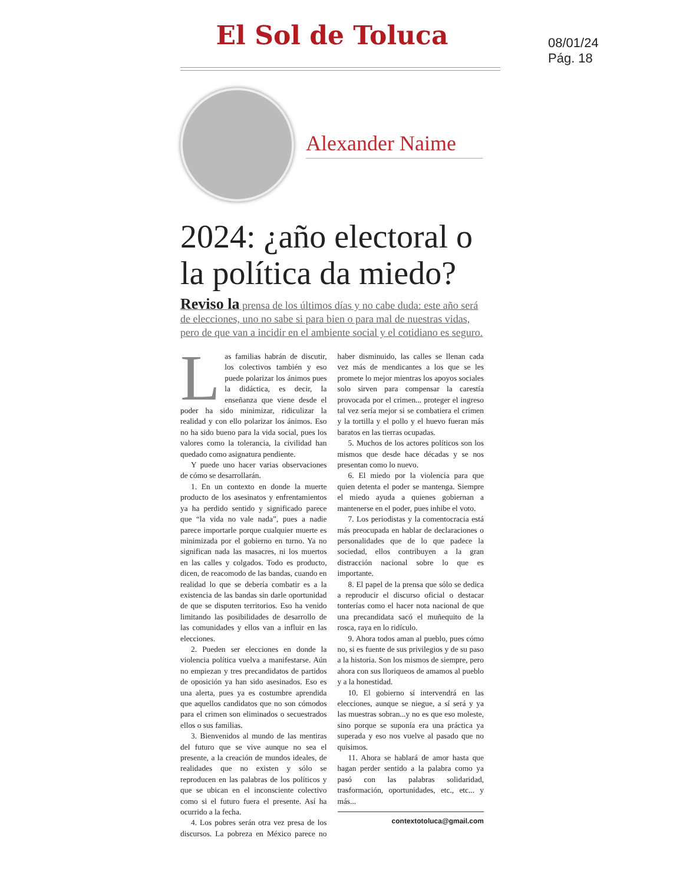08/01/24
Pág. 18
El Sol de Toluca
Alexander Naime
2024: ¿año electoral o la política da miedo?
Reviso la prensa de los últimos días y no cabe duda: este año será de elecciones, uno no sabe si para bien o para mal de nuestras vidas, pero de que van a incidir en el ambiente social y el cotidiano es seguro.
Las familias habrán de discutir, los colectivos también y eso puede polarizar los ánimos pues la didáctica, es decir, la enseñanza que viene desde el poder ha sido minimizar, ridiculizar la realidad y con ello polarizar los ánimos. Eso no ha sido bueno para la vida social, pues los valores como la tolerancia, la civilidad han quedado como asignatura pendiente.
Y puede uno hacer varias observaciones de cómo se desarrollarán.
1. En un contexto en donde la muerte producto de los asesinatos y enfrentamientos ya ha perdido sentido y significado parece que “la vida no vale nada”, pues a nadie parece importarle porque cualquier muerte es minimizada por el gobierno en turno. Ya no significan nada las masacres, ni los muertos en las calles y colgados. Todo es producto, dicen, de reacomodo de las bandas, cuando en realidad lo que se debería combatir es a la existencia de las bandas sin darle oportunidad de que se disputen territorios. Eso ha venido limitando las posibilidades de desarrollo de las comunidades y ellos van a influir en las elecciones.
2. Pueden ser elecciones en donde la violencia política vuelva a manifestarse. Aún no empiezan y tres precandidatos de partidos de oposición ya han sido asesinados. Eso es una alerta, pues ya es costumbre aprendida que aquellos candidatos que no son cómodos para el crimen son eliminados o secuestrados ellos o sus familias.
3. Bienvenidos al mundo de las mentiras del futuro que se vive aunque no sea el presente, a la creación de mundos ideales, de realidades que no existen y sólo se reproducen en las palabras de los políticos y que se ubican en el inconsciente colectivo como si el futuro fuera el presente. Así ha ocurrido a la fecha.
4. Los pobres serán otra vez presa de los discursos. La pobreza en México parece no haber disminuido, las calles se llenan cada vez más de mendicantes a los que se les promete lo mejor mientras los apoyos sociales solo sirven para compensar la carestía provocada por el crimen... proteger el ingreso tal vez sería mejor si se combatiera el crimen y la tortilla y el pollo y el huevo fueran más baratos en las tierras ocupadas.
5. Muchos de los actores políticos son los mismos que desde hace décadas y se nos presentan como lo nuevo.
6. El miedo por la violencia para que quien detenta el poder se mantenga. Siempre el miedo ayuda a quienes gobiernan a mantenerse en el poder, pues inhibe el voto.
7. Los periodistas y la comentocracia está más preocupada en hablar de declaraciones o personalidades que de lo que padece la sociedad, ellos contribuyen a la gran distracción nacional sobre lo que es importante.
8. El papel de la prensa que sólo se dedica a reproducir el discurso oficial o destacar tonterías como el hacer nota nacional de que una precandidata sacó el muñequito de la rosca, raya en lo ridículo.
9. Ahora todos aman al pueblo, pues cómo no, si es fuente de sus privilegios y de su paso a la historia. Son los mismos de siempre, pero ahora con sus lloriqueos de amamos al pueblo y a la honestidad.
10. El gobierno sí intervendrá en las elecciones, aunque se niegue, a sí será y ya las muestras sobran...y no es que eso moleste, sino porque se suponía era una práctica ya superada y eso nos vuelve al pasado que no quisimos.
11. Ahora se hablará de amor hasta que hagan perder sentido a la palabra como ya pasó con las palabras solidaridad, trasformación, oportunidades, etc., etc... y más...
contextotoluca@gmail.com